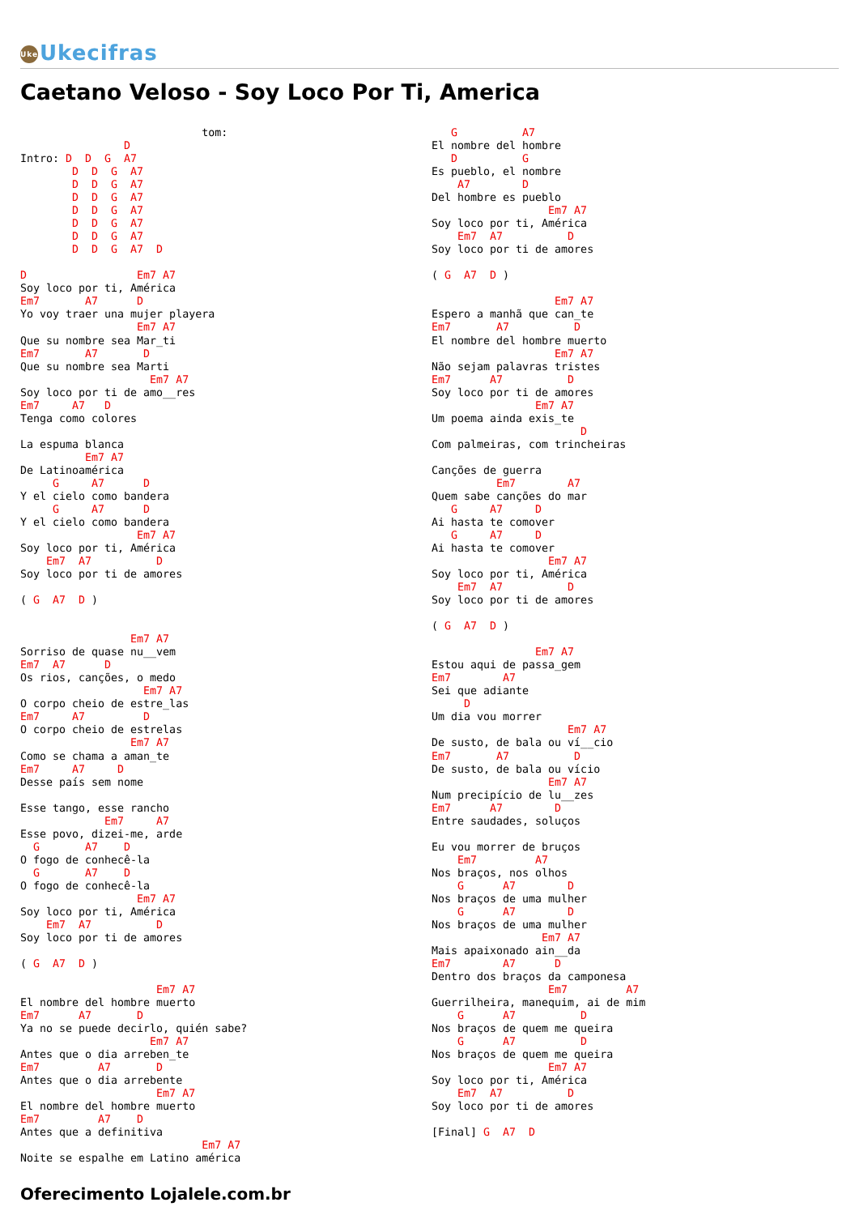Uke Ukecifras
Caetano Veloso - Soy Loco Por Ti, America
                            tom:
                D
Intro: D  D  G  A7
        D  D  G  A7
        D  D  G  A7
        D  D  G  A7
        D  D  G  A7
        D  D  G  A7
        D  D  G  A7
        D  D  G  A7  D

D                 Em7 A7
Soy loco por ti, América
Em7       A7      D
Yo voy traer una mujer playera
                  Em7 A7
Que su nombre sea Mar_ti
Em7       A7       D
Que su nombre sea Marti
                    Em7 A7
Soy loco por ti de amo__res
Em7     A7   D
Tenga como colores

La espuma blanca
          Em7 A7
De Latinoamérica
     G     A7      D
Y el cielo como bandera
     G     A7      D
Y el cielo como bandera
                  Em7 A7
Soy loco por ti, América
    Em7  A7          D
Soy loco por ti de amores

( G  A7  D )


                 Em7 A7
Sorriso de quase nu__vem
Em7  A7      D
Os rios, canções, o medo
                   Em7 A7
O corpo cheio de estre_las
Em7     A7         D
O corpo cheio de estrelas
                 Em7 A7
Como se chama a aman_te
Em7     A7     D
Desse país sem nome

Esse tango, esse rancho
             Em7     A7
Esse povo, dizei-me, arde
  G       A7    D
O fogo de conhecê-la
  G       A7    D
O fogo de conhecê-la
                  Em7 A7
Soy loco por ti, América
    Em7  A7          D
Soy loco por ti de amores

( G  A7  D )

                     Em7 A7
El nombre del hombre muerto
Em7      A7       D
Ya no se puede decirlo, quién sabe?
                    Em7 A7
Antes que o dia arreben_te
Em7         A7       D
Antes que o dia arrebente
                     Em7 A7
El nombre del hombre muerto
Em7         A7    D
Antes que a definitiva
                            Em7 A7
Noite se espalhe em Latino américa
   G          A7
El nombre del hombre
   D          G
Es pueblo, el nombre
    A7        D
Del hombre es pueblo
                  Em7 A7
Soy loco por ti, América
    Em7  A7          D
Soy loco por ti de amores

( G  A7  D )

                   Em7 A7
Espero a manhã que can_te
Em7       A7          D
El nombre del hombre muerto
                   Em7 A7
Não sejam palavras tristes
Em7      A7          D
Soy loco por ti de amores
                Em7 A7
Um poema ainda exis_te
                       D
Com palmeiras, com trincheiras

Canções de guerra
          Em7        A7
Quem sabe canções do mar
   G     A7     D
Ai hasta te comover
   G     A7     D
Ai hasta te comover
                  Em7 A7
Soy loco por ti, América
    Em7  A7          D
Soy loco por ti de amores

( G  A7  D )

                Em7 A7
Estou aqui de passa_gem
Em7        A7
Sei que adiante
     D
Um dia vou morrer
                     Em7 A7
De susto, de bala ou ví__cio
Em7       A7          D
De susto, de bala ou vício
                  Em7 A7
Num precipício de lu__zes
Em7      A7        D
Entre saudades, soluços

Eu vou morrer de bruços
    Em7         A7
Nos braços, nos olhos
    G      A7        D
Nos braços de uma mulher
    G      A7        D
Nos braços de uma mulher
                 Em7 A7
Mais apaixonado ain__da
Em7        A7      D
Dentro dos braços da camponesa
                  Em7         A7
Guerrilheira, manequim, ai de mim
    G      A7          D
Nos braços de quem me queira
    G      A7          D
Nos braços de quem me queira
                  Em7 A7
Soy loco por ti, América
    Em7  A7          D
Soy loco por ti de amores

[Final] G  A7  D
Oferecimento Lojalele.com.br